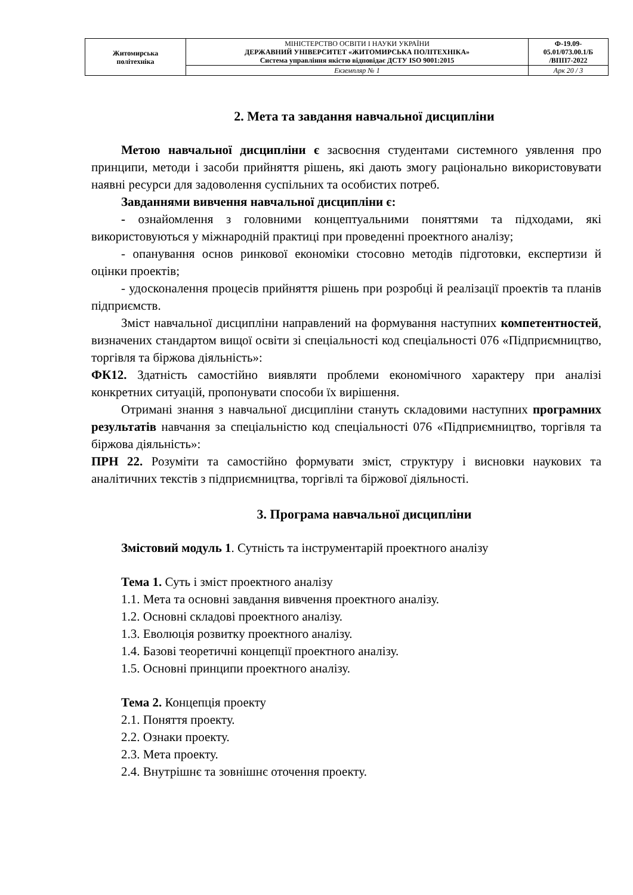| Житомирська політехніка | МІНІСТЕРСТВО ОСВІТИ І НАУКИ УКРАЇНИ ДЕРЖАВНИЙ УНІВЕРСИТЕТ «ЖИТОМИРСЬКА ПОЛІТЕХНІКА» Система управління якістю відповідає ДСТУ ISO 9001:2015 | Ф-19.09- 05.01/073.00.1/Б /ВПП7-2022 |
| | Екземпляр № 1 | Арк 20 / 3 |
2. Мета та завдання навчальної дисципліни
Метою навчальної дисципліни є засвоєння студентами системного уявлення про принципи, методи і засоби прийняття рішень, які дають змогу раціонально використовувати наявні ресурси для задоволення суспільних та особистих потреб.
Завданнями вивчення навчальної дисципліни є:
- ознайомлення з головними концептуальними поняттями та підходами, які використовуються у міжнародній практиці при проведенні проектного аналізу;
- опанування основ ринкової економіки стосовно методів підготовки, експертизи й оцінки проектів;
- удосконалення процесів прийняття рішень при розробці й реалізації проектів та планів підприємств.
Зміст навчальної дисципліни направлений на формування наступних компетентностей, визначених стандартом вищої освіти зі спеціальності код спеціальності 076 «Підприємництво, торгівля та біржова діяльність»:
ФК12. Здатність самостійно виявляти проблеми економічного характеру при аналізі конкретних ситуацій, пропонувати способи їх вирішення.
Отримані знання з навчальної дисципліни стануть складовими наступних програмних результатів навчання за спеціальністю код спеціальності 076 «Підприємництво, торгівля та біржова діяльність»:
ПРН 22. Розуміти та самостійно формувати зміст, структуру і висновки наукових та аналітичних текстів з підприємництва, торгівлі та біржової діяльності.
3. Програма навчальної дисципліни
Змістовий модуль 1. Сутність та інструментарій проектного аналізу
Тема 1. Суть і зміст проектного аналізу
1.1. Мета та основні завдання вивчення проектного аналізу.
1.2. Основні складові проектного аналізу.
1.3. Еволюція розвитку проектного аналізу.
1.4. Базові теоретичні концепції проектного аналізу.
1.5. Основні принципи проектного аналізу.
Тема 2. Концепція проекту
2.1. Поняття проекту.
2.2. Ознаки проекту.
2.3. Мета проекту.
2.4. Внутрішнє та зовнішнє оточення проекту.